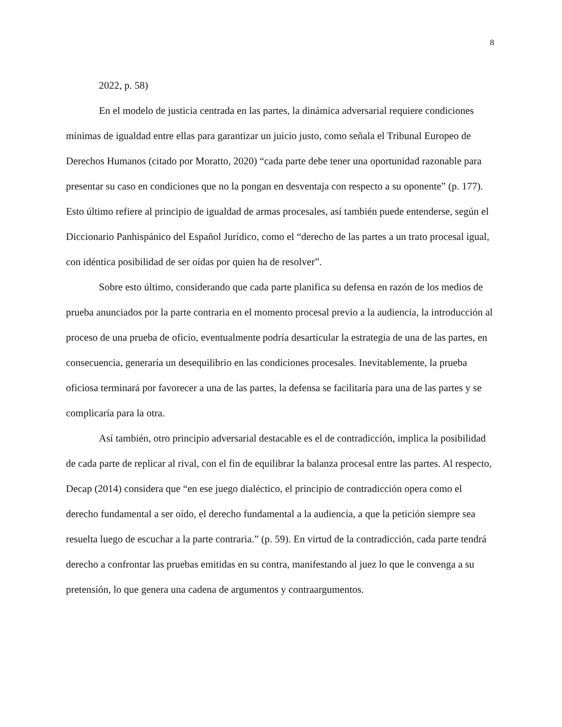8
2022, p. 58)
En el modelo de justicia centrada en las partes, la dinámica adversarial requiere condiciones mínimas de igualdad entre ellas para garantizar un juicio justo, como señala el Tribunal Europeo de Derechos Humanos (citado por Moratto, 2020) “cada parte debe tener una oportunidad razonable para presentar su caso en condiciones que no la pongan en desventaja con respecto a su oponente” (p. 177). Esto último refiere al principio de igualdad de armas procesales, así también puede entenderse, según el Diccionario Panhispánico del Español Jurídico, como el “derecho de las partes a un trato procesal igual, con idéntica posibilidad de ser oídas por quien ha de resolver”.
Sobre esto último, considerando que cada parte planifica su defensa en razón de los medios de prueba anunciados por la parte contraria en el momento procesal previo a la audiencia, la introducción al proceso de una prueba de oficio, eventualmente podría desarticular la estrategia de una de las partes, en consecuencia, generaría un desequilibrio en las condiciones procesales. Inevitablemente, la prueba oficiosa terminará por favorecer a una de las partes, la defensa se facilitaría para una de las partes y se complicaría para la otra.
Así también, otro principio adversarial destacable es el de contradicción, implica la posibilidad de cada parte de replicar al rival, con el fin de equilibrar la balanza procesal entre las partes. Al respecto, Decap (2014) considera que “en ese juego dialéctico, el principio de contradicción opera como el derecho fundamental a ser oído, el derecho fundamental a la audiencia, a que la petición siempre sea resuelta luego de escuchar a la parte contraria.” (p. 59). En virtud de la contradicción, cada parte tendrá derecho a confrontar las pruebas emitidas en su contra, manifestando al juez lo que le convenga a su pretensión, lo que genera una cadena de argumentos y contraargumentos.